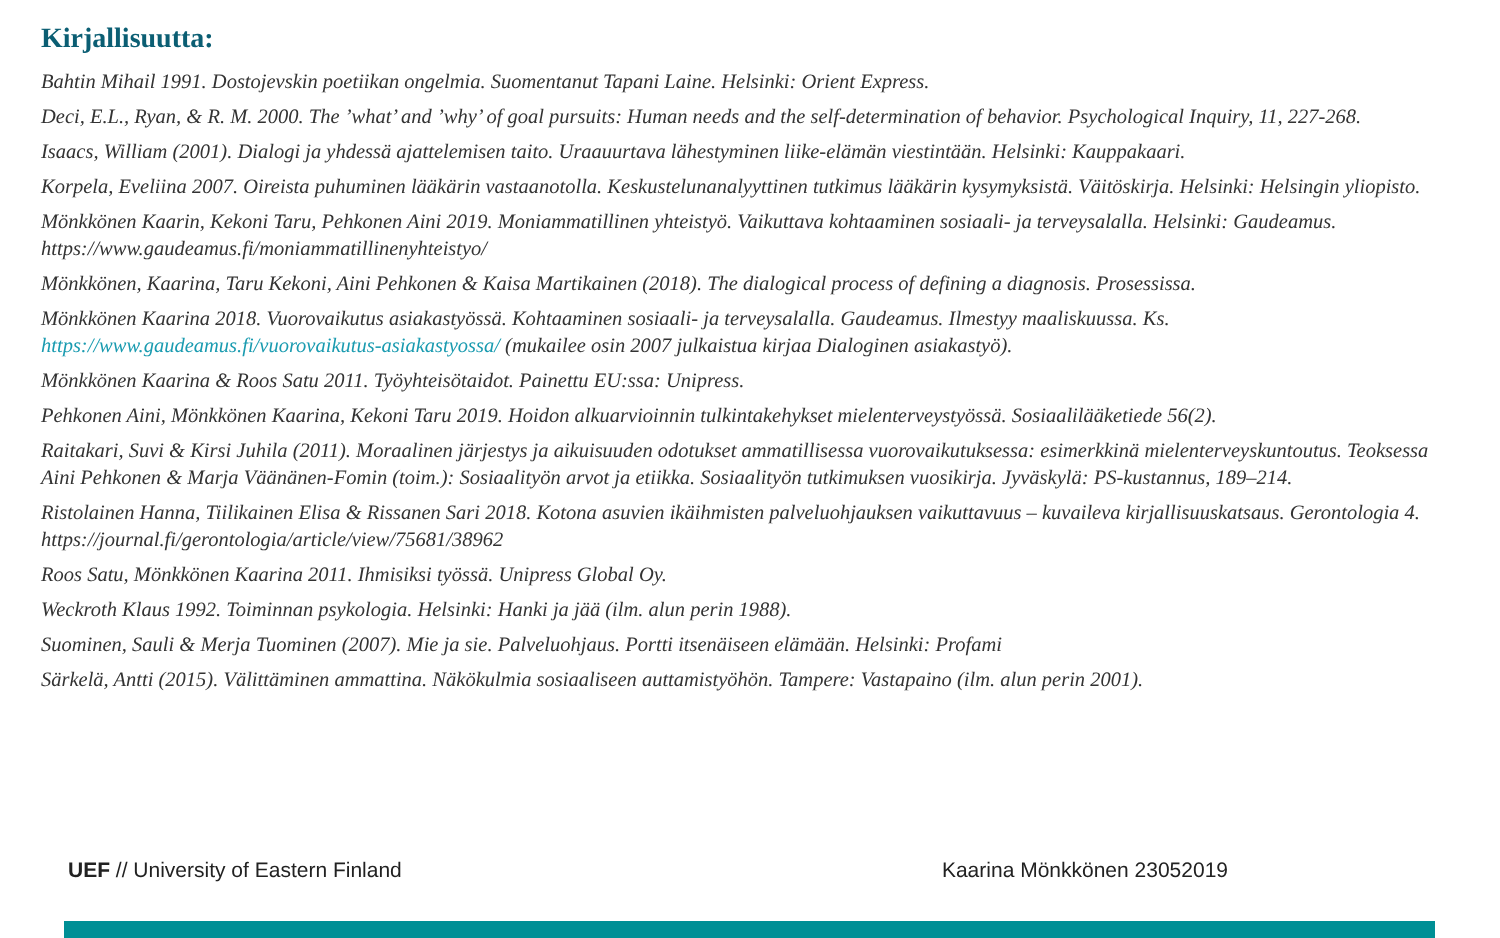Kirjallisuutta:
Bahtin Mihail 1991. Dostojevskin poetiikan ongelmia. Suomentanut Tapani Laine. Helsinki: Orient Express.
Deci, E.L., Ryan, & R. M. 2000. The ’what’ and ’why’ of goal pursuits: Human needs and the self-determination of behavior. Psychological Inquiry, 11, 227-268.
Isaacs, William (2001). Dialogi ja yhdessä ajattelemisen taito. Uraauurtava lähestyminen liike-elämän viestintään. Helsinki: Kauppakaari.
Korpela, Eveliina 2007. Oireista puhuminen lääkärin vastaanotolla. Keskustelunanalyyttinen tutkimus lääkärin kysymyksistä. Väitöskirja. Helsinki: Helsingin yliopisto.
Mönkkönen Kaarin, Kekoni Taru, Pehkonen Aini 2019. Moniammatillinen yhteistyö. Vaikuttava kohtaaminen sosiaali- ja terveysalalla. Helsinki: Gaudeamus. https://www.gaudeamus.fi/moniammatillinenyhteistyo/
Mönkkönen, Kaarina, Taru Kekoni, Aini Pehkonen & Kaisa Martikainen (2018). The dialogical process of defining a diagnosis. Prosessissa.
Mönkkönen Kaarina 2018. Vuorovaikutus asiakastyössä. Kohtaaminen sosiaali- ja terveysalalla. Gaudeamus. Ilmestyy maaliskuussa. Ks. https://www.gaudeamus.fi/vuorovaikutus-asiakastyossa/ (mukailee osin 2007 julkaistua kirjaa Dialoginen asiakastyö).
Mönkkönen Kaarina & Roos Satu 2011. Työyhteisötaidot. Painettu EU:ssa: Unipress.
Pehkonen Aini, Mönkkönen Kaarina, Kekoni Taru 2019. Hoidon alkuarvioinnin tulkintakehykset mielenterveystyössä. Sosiaalilääketiede 56(2).
Raitakari, Suvi & Kirsi Juhila (2011). Moraalinen järjestys ja aikuisuuden odotukset ammatillisessa vuorovaikutuksessa: esimerkkinä mielenterveyskuntoutus. Teoksessa Aini Pehkonen & Marja Väänänen-Fomin (toim.): Sosiaalityön arvot ja etiikka. Sosiaalityön tutkimuksen vuosikirja. Jyväskylä: PS-kustannus, 189–214.
Ristolainen Hanna, Tiilikainen Elisa & Rissanen Sari 2018. Kotona asuvien ikäihmisten palveluohjauksen vaikuttavuus – kuvaileva kirjallisuuskatsaus. Gerontologia 4. https://journal.fi/gerontologia/article/view/75681/38962
Roos Satu, Mönkkönen Kaarina 2011. Ihmisiksi työssä. Unipress Global Oy.
Weckroth Klaus 1992. Toiminnan psykologia. Helsinki: Hanki ja jää (ilm. alun perin 1988).
Suominen, Sauli & Merja Tuominen (2007). Mie ja sie. Palveluohjaus. Portti itsenäiseen elämään. Helsinki: Profami
Särkelä, Antti (2015). Välittäminen ammattina. Näkökulmia sosiaaliseen auttamistyöhön. Tampere: Vastapaino (ilm. alun perin 2001).
UEF // University of Eastern Finland Kaarina Mönkkönen 23052019